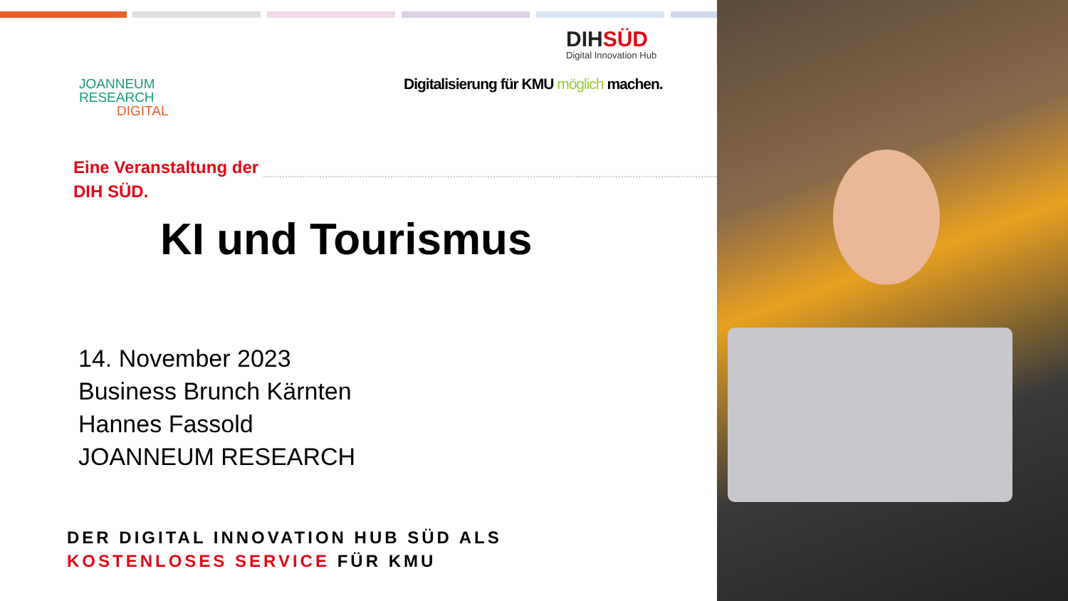JOANNEUM
RESEARCH
DIGITAL
DIHSÜD
Digital Innovation Hub
Digitalisierung für KMU möglich machen.
Eine Veranstaltung der
DIH SÜD.
KI und Tourismus
14. November 2023
Business Brunch Kärnten
Hannes Fassold
JOANNEUM RESEARCH
DER DIGITAL INNOVATION HUB SÜD ALS
KOSTENLOSES SERVICE FÜR KMU